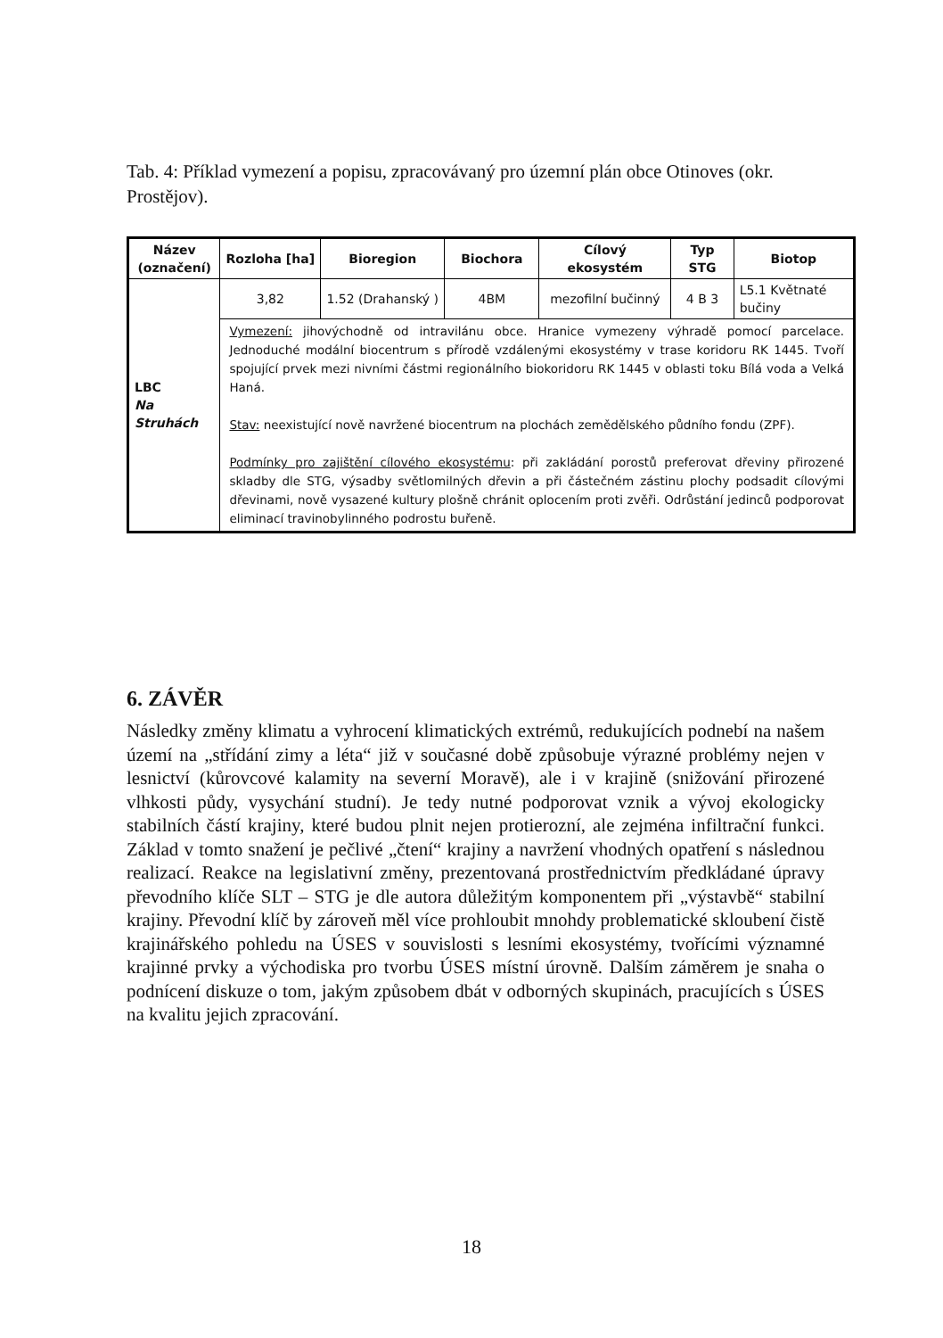Tab. 4: Příklad vymezení a popisu, zpracovávaný pro územní plán obce Otinoves (okr. Prostějov).
| Název (označení) | Rozloha [ha] | Bioregion | Biochora | Cílový ekosystém | Typ STG | Biotop |
| --- | --- | --- | --- | --- | --- | --- |
| LBC Na Struhách | 3,82 | 1.52 (Drahanský ) | 4BM | mezofilní bučinný | 4 B 3 | L5.1 Květnaté bučiny |
| | Vymezení: jihovýchodně od intravilánu obce. Hranice vymezeny výhradě pomocí parcelace. Jednoduché modální biocentrum s přírodě vzdálenými ekosystémy v trase koridoru RK 1445. Tvoří spojující prvek mezi nivními částmi regionálního biokoridoru RK 1445 v oblasti toku Bílá voda a Velká Haná. Stav: neexistující nově navržené biocentrum na plochách zemědělského půdního fondu (ZPF). Podmínky pro zajištění cílového ekosystému : při zakládání porostů preferovat dřeviny přirozené skladby dle STG, výsadby světlomilných dřevin a při částečném zástinu plochy podsadit cílovými dřevinami, nově vysazené kultury plošně chránit oplocením proti zvěři. Odrůstání jedinců podporovat eliminací travinobylinného podrostu buřeně. | | | | | |
6. ZÁVĚR
Následky změny klimatu a vyhrocení klimatických extrémů, redukujících podnebí na našem území na „střídání zimy a léta“ již v současné době způsobuje výrazné problémy nejen v lesnictví (kůrovcové kalamity na severní Moravě), ale i v krajině (snižování přirozené vlhkosti půdy, vysychání studní). Je tedy nutné podporovat vznik a vývoj ekologicky stabilních částí krajiny, které budou plnit nejen protierozní, ale zejména infiltrační funkci. Základ v tomto snažení je pečlivé „čtení“ krajiny a navržení vhodných opatření s následnou realizací. Reakce na legislativní změny, prezentovaná prostřednictvím předkládané úpravy převodního klíče SLT – STG je dle autora důležitým komponentem při „výstavbě“ stabilní krajiny. Převodní klíč by zároveň měl více prohloubit mnohdy problematické skloubení čistě krajinářského pohledu na ÚSES v souvislosti s lesními ekosystémy, tvořícími významné krajinné prvky a východiska pro tvorbu ÚSES místní úrovně. Dalším záměrem je snaha o podnícení diskuze o tom, jakým způsobem dbát v odborných skupinách, pracujících s ÚSES na kvalitu jejich zpracování.
18